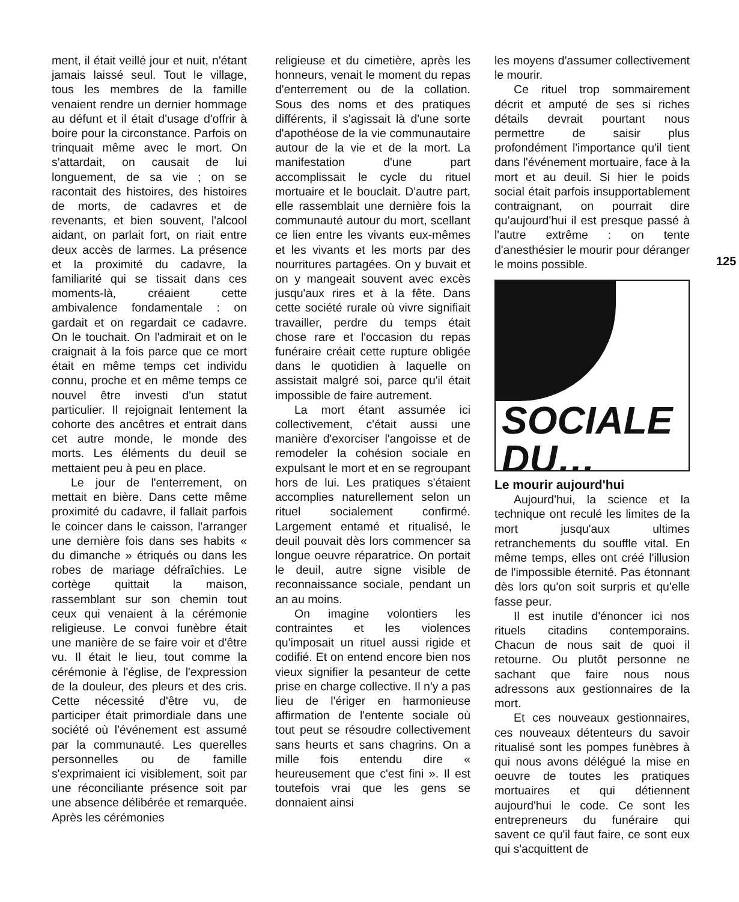ment, il était veillé jour et nuit, n'étant jamais laissé seul. Tout le village, tous les membres de la famille venaient rendre un dernier hommage au défunt et il était d'usage d'offrir à boire pour la circonstance. Parfois on trinquait même avec le mort. On s'attardait, on causait de lui longuement, de sa vie ; on se racontait des histoires, des histoires de morts, de cadavres et de revenants, et bien souvent, l'alcool aidant, on parlait fort, on riait entre deux accès de larmes. La présence et la proximité du cadavre, la familiarité qui se tissait dans ces moments-là, créaient cette ambivalence fondamentale : on gardait et on regardait ce cadavre. On le touchait. On l'admirait et on le craignait à la fois parce que ce mort était en même temps cet individu connu, proche et en même temps ce nouvel être investi d'un statut particulier. Il rejoignait lentement la cohorte des ancêtres et entrait dans cet autre monde, le monde des morts. Les éléments du deuil se mettaient peu à peu en place.
Le jour de l'enterrement, on mettait en bière. Dans cette même proximité du cadavre, il fallait parfois le coincer dans le caisson, l'arranger une dernière fois dans ses habits « du dimanche » étriqués ou dans les robes de mariage défraîchies. Le cortège quittait la maison, rassemblant sur son chemin tout ceux qui venaient à la cérémonie religieuse. Le convoi funèbre était une manière de se faire voir et d'être vu. Il était le lieu, tout comme la cérémonie à l'église, de l'expression de la douleur, des pleurs et des cris. Cette nécessité d'être vu, de participer était primordiale dans une société où l'événement est assumé par la communauté. Les querelles personnelles ou de famille s'exprimaient ici visiblement, soit par une réconciliante présence soit par une absence délibérée et remarquée. Après les cérémonies
religieuse et du cimetière, après les honneurs, venait le moment du repas d'enterrement ou de la collation. Sous des noms et des pratiques différents, il s'agissait là d'une sorte d'apothéose de la vie communautaire autour de la vie et de la mort. La manifestation d'une part accomplissait le cycle du rituel mortuaire et le bouclait. D'autre part, elle rassemblait une dernière fois la communauté autour du mort, scellant ce lien entre les vivants eux-mêmes et les vivants et les morts par des nourritures partagées. On y buvait et on y mangeait souvent avec excès jusqu'aux rires et à la fête. Dans cette société rurale où vivre signifiait travailler, perdre du temps était chose rare et l'occasion du repas funéraire créait cette rupture obligée dans le quotidien à laquelle on assistait malgré soi, parce qu'il était impossible de faire autrement.
La mort étant assumée ici collectivement, c'était aussi une manière d'exorciser l'angoisse et de remodeler la cohésion sociale en expulsant le mort et en se regroupant hors de lui. Les pratiques s'étaient accomplies naturellement selon un rituel socialement confirmé. Largement entamé et ritualisé, le deuil pouvait dès lors commencer sa longue oeuvre réparatrice. On portait le deuil, autre signe visible de reconnaissance sociale, pendant un an au moins.
On imagine volontiers les contraintes et les violences qu'imposait un rituel aussi rigide et codifié. Et on entend encore bien nos vieux signifier la pesanteur de cette prise en charge collective. Il n'y a pas lieu de l'ériger en harmonieuse affirmation de l'entente sociale où tout peut se résoudre collectivement sans heurts et sans chagrins. On a mille fois entendu dire « heureusement que c'est fini ». Il est toutefois vrai que les gens se donnaient ainsi
les moyens d'assumer collectivement le mourir.
Ce rituel trop sommairement décrit et amputé de ses si riches détails devrait pourtant nous permettre de saisir plus profondément l'importance qu'il tient dans l'événement mortuaire, face à la mort et au deuil. Si hier le poids social était parfois insupportablement contraignant, on pourrait dire qu'aujourd'hui il est presque passé à l'autre extrême : on tente d'anesthésier le mourir pour déranger le moins possible.
SOCIALE
DU…
Le mourir aujourd'hui
Aujourd'hui, la science et la technique ont reculé les limites de la mort jusqu'aux ultimes retranchements du souffle vital. En même temps, elles ont créé l'illusion de l'impossible éternité. Pas étonnant dès lors qu'on soit surpris et qu'elle fasse peur.
Il est inutile d'énoncer ici nos rituels citadins contemporains. Chacun de nous sait de quoi il retourne. Ou plutôt personne ne sachant que faire nous nous adressons aux gestionnaires de la mort.
Et ces nouveaux gestionnaires, ces nouveaux détenteurs du savoir ritualisé sont les pompes funèbres à qui nous avons délégué la mise en oeuvre de toutes les pratiques mortuaires et qui détiennent aujourd'hui le code. Ce sont les entrepreneurs du funéraire qui savent ce qu'il faut faire, ce sont eux qui s'acquittent de
125